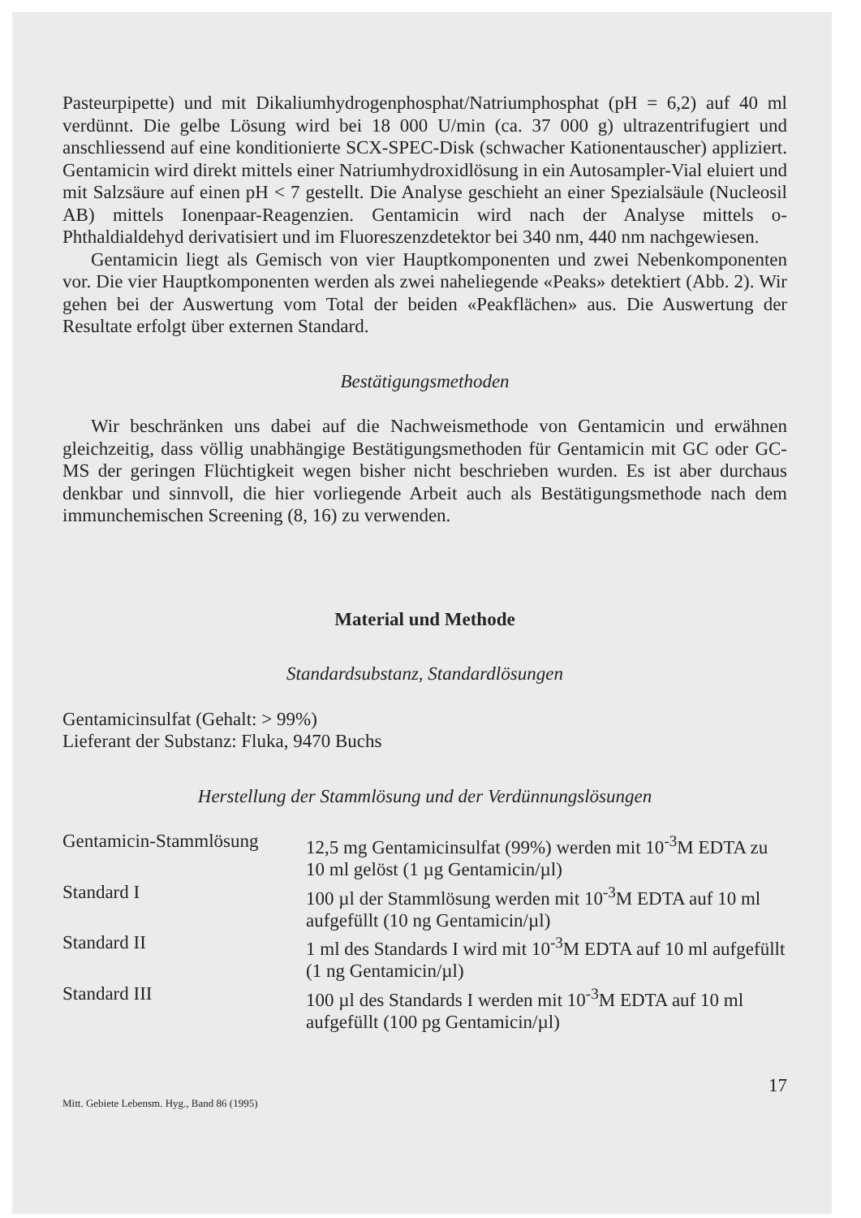Pasteurpipette) und mit Dikaliumhydrogenphosphat/Natriumphosphat (pH = 6,2) auf 40 ml verdünnt. Die gelbe Lösung wird bei 18 000 U/min (ca. 37 000 g) ultrazentrifugiert und anschliessend auf eine konditionierte SCX-SPEC-Disk (schwacher Kationentauscher) appliziert. Gentamicin wird direkt mittels einer Natriumhydroxidlösung in ein Autosampler-Vial eluiert und mit Salzsäure auf einen pH < 7 gestellt. Die Analyse geschieht an einer Spezialsäule (Nucleosil AB) mittels Ionenpaar-Reagenzien. Gentamicin wird nach der Analyse mittels o-Phthaldialdehyd derivatisiert und im Fluoreszenzdetektor bei 340 nm, 440 nm nachgewiesen.
Gentamicin liegt als Gemisch von vier Hauptkomponenten und zwei Nebenkomponenten vor. Die vier Hauptkomponenten werden als zwei naheliegende «Peaks» detektiert (Abb. 2). Wir gehen bei der Auswertung vom Total der beiden «Peakflächen» aus. Die Auswertung der Resultate erfolgt über externen Standard.
Bestätigungsmethoden
Wir beschränken uns dabei auf die Nachweismethode von Gentamicin und erwähnen gleichzeitig, dass völlig unabhängige Bestätigungsmethoden für Gentamicin mit GC oder GC-MS der geringen Flüchtigkeit wegen bisher nicht beschrieben wurden. Es ist aber durchaus denkbar und sinnvoll, die hier vorliegende Arbeit auch als Bestätigungsmethode nach dem immunchemischen Screening (8, 16) zu verwenden.
Material und Methode
Standardsubstanz, Standardlösungen
Gentamicinsulfat (Gehalt: > 99%)
Lieferant der Substanz: Fluka, 9470 Buchs
Herstellung der Stammlösung und der Verdünnungslösungen
| Gentamicin-Stammlösung | 12,5 mg Gentamicinsulfat (99%) werden mit 10<sup>-3</sup>M EDTA zu 10 ml gelöst (1 µg Gentamicin/µl) |
| Standard I | 100 µl der Stammlösung werden mit 10<sup>-3</sup>M EDTA auf 10 ml aufgefüllt (10 ng Gentamicin/µl) |
| Standard II | 1 ml des Standards I wird mit 10<sup>-3</sup>M EDTA auf 10 ml aufgefüllt (1 ng Gentamicin/µl) |
| Standard III | 100 µl des Standards I werden mit 10<sup>-3</sup>M EDTA auf 10 ml aufgefüllt (100 pg Gentamicin/µl) |
Mitt. Gebiete Lebensm. Hyg., Band 86 (1995) 17